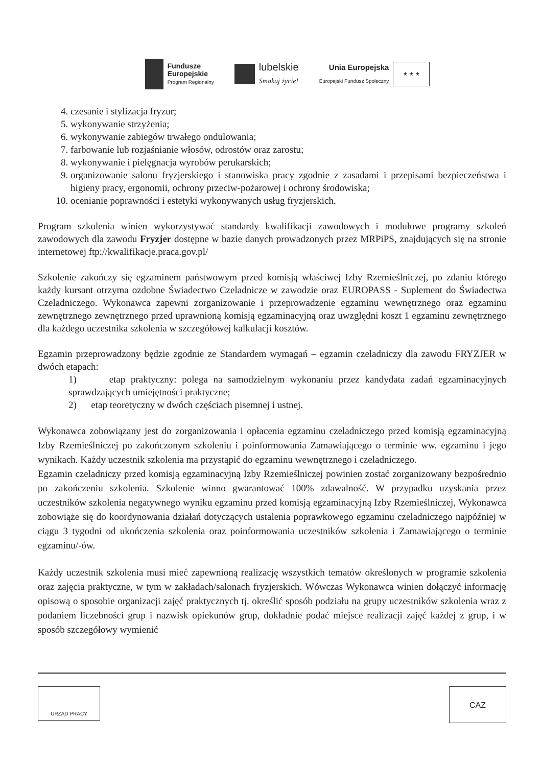Fundusze
Europejskie
Program Regionalny
lubelskie
Smakuj życie!
Unia Europejska
Europejski Fundusz Społeczny
★ ★ ★
4. czesanie i stylizacja fryzur;
5. wykonywanie strzyżenia;
6. wykonywanie zabiegów trwałego ondulowania;
7. farbowanie lub rozjaśnianie włosów, odrostów oraz zarostu;
8. wykonywanie i pielęgnacja wyrobów perukarskich;
9. organizowanie salonu fryzjerskiego i stanowiska pracy zgodnie z zasadami i przepisami bezpieczeństwa i higieny pracy, ergonomii, ochrony przeciw-pożarowej i ochrony środowiska;
10. ocenianie poprawności i estetyki wykonywanych usług fryzjerskich.
Program szkolenia winien wykorzystywać standardy kwalifikacji zawodowych i modułowe programy szkoleń zawodowych dla zawodu Fryzjer dostępne w bazie danych prowadzonych przez MRPiPS, znajdujących się na stronie internetowej ftp://kwalifikacje.praca.gov.pl/
Szkolenie zakończy się egzaminem państwowym przed komisją właściwej Izby Rzemieślniczej, po zdaniu którego każdy kursant otrzyma ozdobne Świadectwo Czeladnicze w zawodzie oraz EUROPASS - Suplement do Świadectwa Czeladniczego. Wykonawca zapewni zorganizowanie i przeprowadzenie egzaminu wewnętrznego oraz egzaminu zewnętrznego zewnętrznego przed uprawnioną komisją egzaminacyjną oraz uwzględni koszt 1 egzaminu zewnętrznego dla każdego uczestnika szkolenia w szczegółowej kalkulacji kosztów.
Egzamin przeprowadzony będzie zgodnie ze Standardem wymagań – egzamin czeladniczy dla zawodu FRYZJER w dwóch etapach:
1) etap praktyczny: polega na samodzielnym wykonaniu przez kandydata zadań egzaminacyjnych sprawdzających umiejętności praktyczne;
2) etap teoretyczny w dwóch częściach pisemnej i ustnej.
Wykonawca zobowiązany jest do zorganizowania i opłacenia egzaminu czeladniczego przed komisją egzaminacyjną Izby Rzemieślniczej po zakończonym szkoleniu i poinformowania Zamawiającego o terminie ww. egzaminu i jego wynikach. Każdy uczestnik szkolenia ma przystąpić do egzaminu wewnętrznego i czeladniczego.
Egzamin czeladniczy przed komisją egzaminacyjną Izby Rzemieślniczej powinien zostać zorganizowany bezpośrednio po zakończeniu szkolenia. Szkolenie winno gwarantować 100% zdawalność. W przypadku uzyskania przez uczestników szkolenia negatywnego wyniku egzaminu przed komisją egzaminacyjną Izby Rzemieślniczej, Wykonawca zobowiąże się do koordynowania działań dotyczących ustalenia poprawkowego egzaminu czeladniczego najpóźniej w ciągu 3 tygodni od ukończenia szkolenia oraz poinformowania uczestników szkolenia i Zamawiającego o terminie egzaminu/-ów.
Każdy uczestnik szkolenia musi mieć zapewnioną realizację wszystkich tematów określonych w programie szkolenia oraz zajęcia praktyczne, w tym w zakładach/salonach fryzjerskich. Wówczas Wykonawca winien dołączyć informację opisową o sposobie organizacji zajęć praktycznych tj. określić sposób podziału na grupy uczestników szkolenia wraz z podaniem liczebności grup i nazwisk opiekunów grup, dokładnie podać miejsce realizacji zajęć każdej z grup, i w sposób szczegółowy wymienić
URZĄD PRACY
CAZ